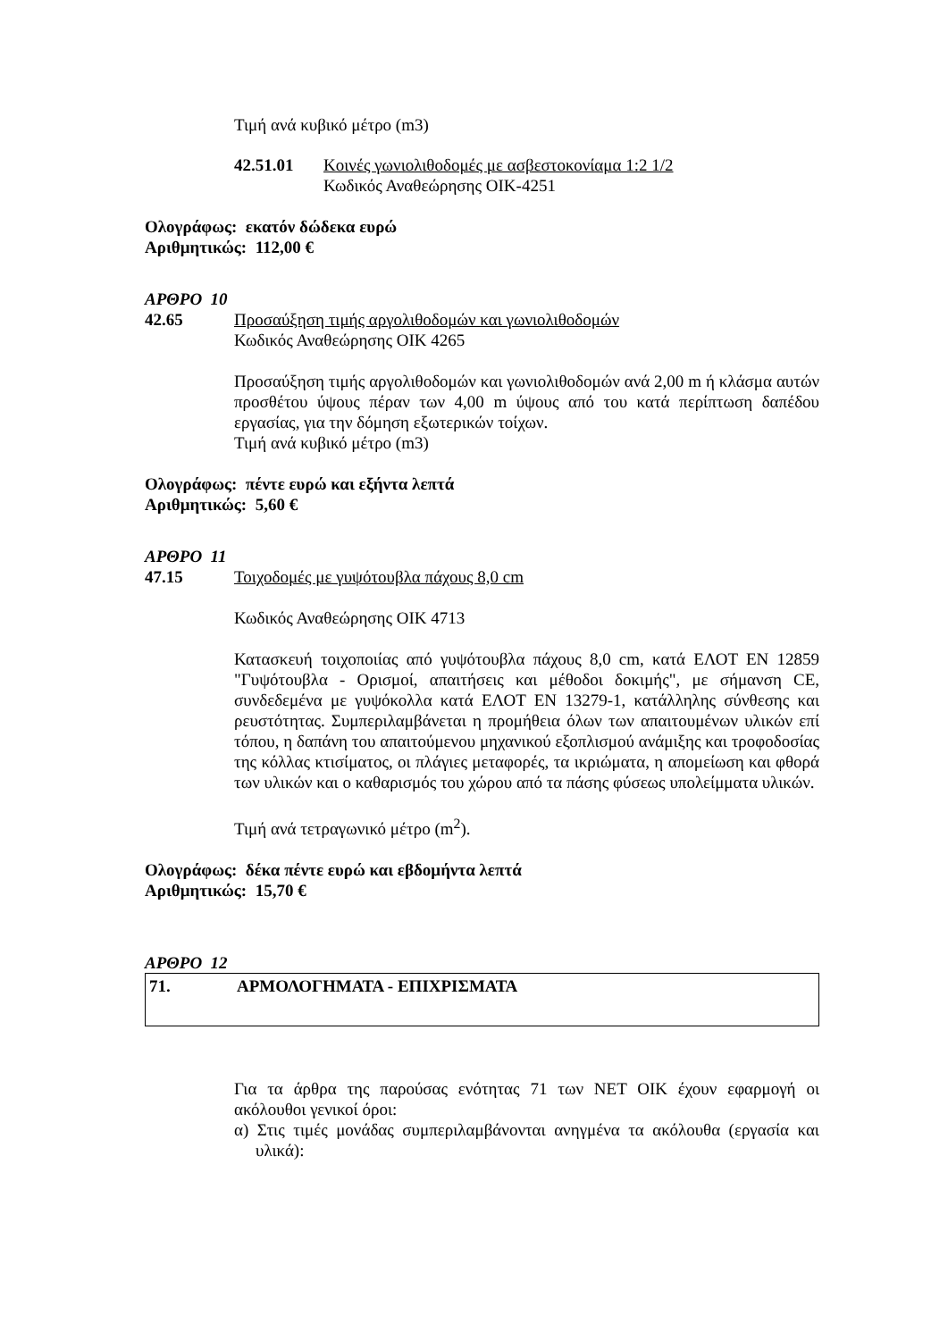Τιμή ανά κυβικό μέτρο (m3)
42.51.01 Κοινές γωνιολιθοδομές με ασβεστοκονίαμα 1:2 1/2
Κωδικός Αναθεώρησης ΟΙΚ-4251
Ολογράφως: εκατόν δώδεκα ευρώ
Αριθμητικώς: 112,00 €
ΑΡΘΡΟ 10
42.65 Προσαύξηση τιμής αργολιθοδομών και γωνιολιθοδομών
Κωδικός Αναθεώρησης ΟΙΚ 4265
Προσαύξηση τιμής αργολιθοδομών και γωνιολιθοδομών ανά 2,00 m ή κλάσμα αυτών προσθέτου ύψους πέραν των 4,00 m ύψους από του κατά περίπτωση δαπέδου εργασίας, για την δόμηση εξωτερικών τοίχων.
Τιμή ανά κυβικό μέτρο (m3)
Ολογράφως: πέντε ευρώ και εξήντα λεπτά
Αριθμητικώς: 5,60 €
ΑΡΘΡΟ 11
47.15 Τοιχοδομές με γυψότουβλα πάχους 8,0 cm
Κωδικός Αναθεώρησης ΟΙΚ 4713
Κατασκευή τοιχοποιίας από γυψότουβλα πάχους 8,0 cm, κατά ΕΛΟΤ ΕΝ 12859 "Γυψότουβλα - Ορισμοί, απαιτήσεις και μέθοδοι δοκιμής", με σήμανση CE, συνδεδεμένα με γυψόκολλα κατά ΕΛΟΤ ΕΝ 13279-1, κατάλληλης σύνθεσης και ρευστότητας. Συμπεριλαμβάνεται η προμήθεια όλων των απαιτουμένων υλικών επί τόπου, η δαπάνη του απαιτούμενου μηχανικού εξοπλισμού ανάμιξης και τροφοδοσίας της κόλλας κτισίματος, οι πλάγιες μεταφορές, τα ικριώματα, η απομείωση και φθορά των υλικών και ο καθαρισμός του χώρου από τα πάσης φύσεως υπολείμματα υλικών.
Τιμή ανά τετραγωνικό μέτρο (m<sup>2</sup>).
Ολογράφως: δέκα πέντε ευρώ και εβδομήντα λεπτά
Αριθμητικώς: 15,70 €
ΑΡΘΡΟ 12
71. ΑΡΜΟΛΟΓΗΜΑΤΑ - ΕΠΙΧΡΙΣΜΑΤΑ
Για τα άρθρα της παρούσας ενότητας 71 των ΝΕΤ ΟΙΚ έχουν εφαρμογή οι ακόλουθοι γενικοί όροι:
α) Στις τιμές μονάδας συμπεριλαμβάνονται ανηγμένα τα ακόλουθα (εργασία και υλικά):